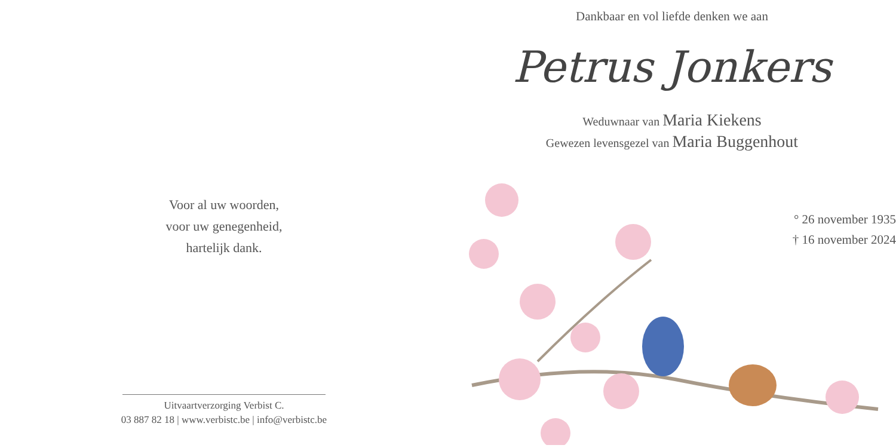Voor al uw woorden,
voor uw genegenheid,
hartelijk dank.
Uitvaartverzorging Verbist C.
03 887 82 18 | www.verbistc.be | info@verbistc.be
Dankbaar en vol liefde denken we aan
Petrus Jonkers
Weduwnaar van Maria Kiekens
Gewezen levensgezel van Maria Buggenhout
° 26 november 1935
† 16 november 2024